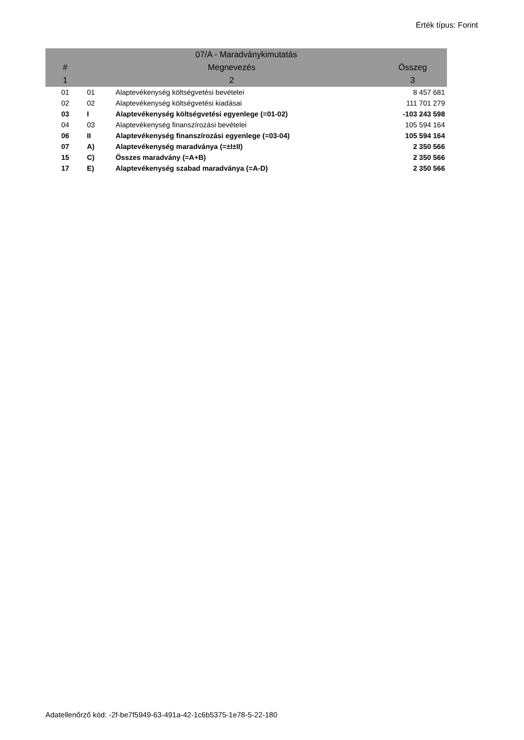Érték típus: Forint
| 07/A - Maradványkimutatás | | | |
| --- | --- | --- | --- |
| # | Megnevezés | | Összeg |
| 1 | 2 | | 3 |
| 01 | 01 | Alaptevékenység költségvetési bevételei | 8 457 681 |
| 02 | 02 | Alaptevékenység költségvetési kiadásai | 111 701 279 |
| 03 | I | Alaptevékenység költségvetési egyenlege (=01-02) | -103 243 598 |
| 04 | 03 | Alaptevékenység finanszírozási bevételei | 105 594 164 |
| 06 | II | Alaptevékenység finanszírozási egyenlege (=03-04) | 105 594 164 |
| 07 | A) | Alaptevékenység maradványa (=±I±II) | 2 350 566 |
| 15 | C) | Összes maradvány (=A+B) | 2 350 566 |
| 17 | E) | Alaptevékenység szabad maradványa (=A-D) | 2 350 566 |
Adatellenőrző kód: -2f-be7f5949-63-491a-42-1c6b5375-1e78-5-22-180